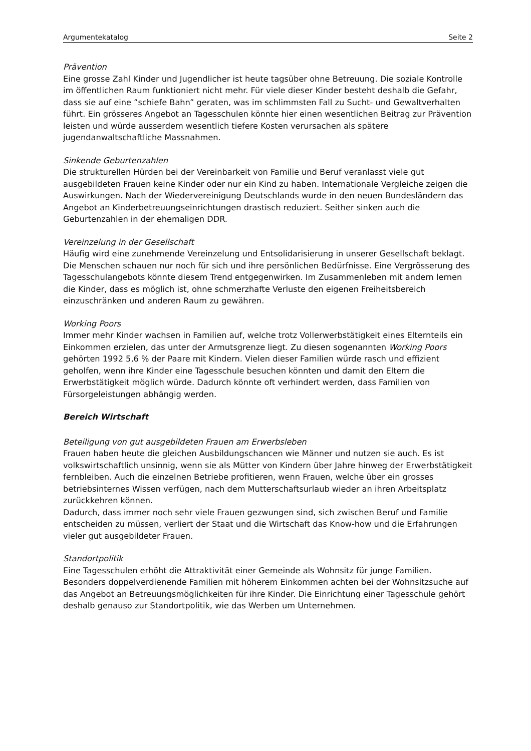Argumentekatalog Seite 2
Prävention
Eine grosse Zahl Kinder und Jugendlicher ist heute tagsüber ohne Betreuung. Die soziale Kontrolle im öffentlichen Raum funktioniert nicht mehr. Für viele dieser Kinder besteht deshalb die Gefahr, dass sie auf eine ”schiefe Bahn” geraten, was im schlimmsten Fall zu Sucht- und Gewaltverhalten führt. Ein grösseres Angebot an Tagesschulen könnte hier einen wesentlichen Beitrag zur Prävention leisten und würde ausserdem wesentlich tiefere Kosten verursachen als spätere jugendanwaltschaftliche Massnahmen.
Sinkende Geburtenzahlen
Die strukturellen Hürden bei der Vereinbarkeit von Familie und Beruf veranlasst viele gut ausgebildeten Frauen keine Kinder oder nur ein Kind zu haben. Internationale Vergleiche zeigen die Auswirkungen. Nach der Wiedervereinigung Deutschlands wurde in den neuen Bundesländern das Angebot an Kinderbetreuungseinrichtungen drastisch reduziert. Seither sinken auch die Geburtenzahlen in der ehemaligen DDR.
Vereinzelung in der Gesellschaft
Häufig wird eine zunehmende Vereinzelung und Entsolidarisierung in unserer Gesellschaft beklagt. Die Menschen schauen nur noch für sich und ihre persönlichen Bedürfnisse. Eine Vergrösserung des Tagesschulangebots könnte diesem Trend entgegenwirken. Im Zusammenleben mit andern lernen die Kinder, dass es möglich ist, ohne schmerzhafte Verluste den eigenen Freiheitsbereich einzuschränken und anderen Raum zu gewähren.
Working Poors
Immer mehr Kinder wachsen in Familien auf, welche trotz Vollerwerbstätigkeit eines Elternteils ein Einkommen erzielen, das unter der Armutsgrenze liegt. Zu diesen sogenannten Working Poors gehörten 1992 5,6 % der Paare mit Kindern. Vielen dieser Familien würde rasch und effizient geholfen, wenn ihre Kinder eine Tagesschule besuchen könnten und damit den Eltern die Erwerbstätigkeit möglich würde. Dadurch könnte oft verhindert werden, dass Familien von Fürsorgeleistungen abhängig werden.
Bereich Wirtschaft
Beteiligung von gut ausgebildeten Frauen am Erwerbsleben
Frauen haben heute die gleichen Ausbildungschancen wie Männer und nutzen sie auch. Es ist volkswirtschaftlich unsinnig, wenn sie als Mütter von Kindern über Jahre hinweg der Erwerbstätigkeit fernbleiben. Auch die einzelnen Betriebe profitieren, wenn Frauen, welche über ein grosses betriebsinternes Wissen verfügen, nach dem Mutterschaftsurlaub wieder an ihren Arbeitsplatz zurückkehren können.
Dadurch, dass immer noch sehr viele Frauen gezwungen sind, sich zwischen Beruf und Familie entscheiden zu müssen, verliert der Staat und die Wirtschaft das Know-how und die Erfahrungen vieler gut ausgebildeter Frauen.
Standortpolitik
Eine Tagesschulen erhöht die Attraktivität einer Gemeinde als Wohnsitz für junge Familien. Besonders doppelverdienende Familien mit höherem Einkommen achten bei der Wohnsitzsuche auf das Angebot an Betreuungsmöglichkeiten für ihre Kinder. Die Einrichtung einer Tagesschule gehört deshalb genauso zur Standortpolitik, wie das Werben um Unternehmen.